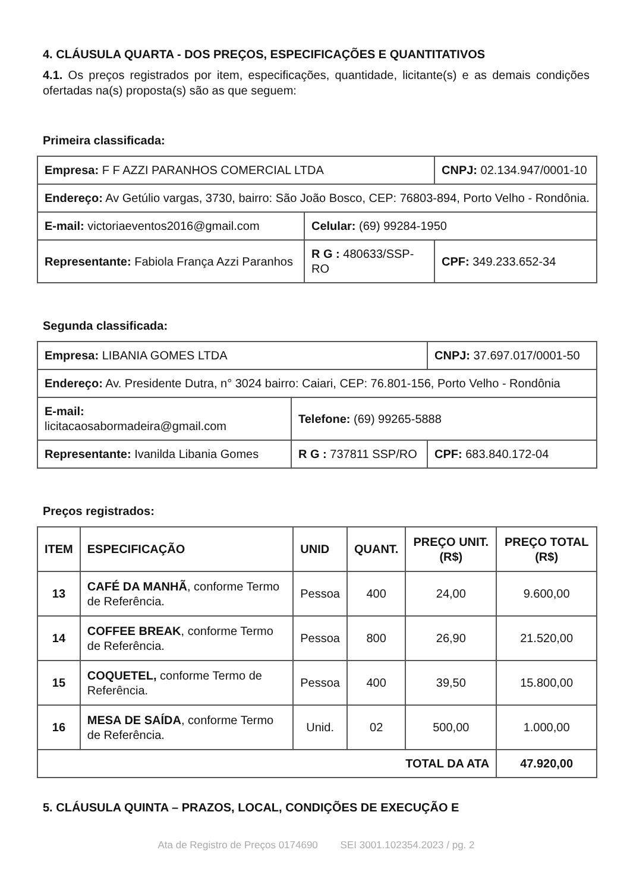4. CLÁUSULA QUARTA - DOS PREÇOS, ESPECIFICAÇÕES E QUANTITATIVOS
4.1. Os preços registrados por item, especificações, quantidade, licitante(s) e as demais condições ofertadas na(s) proposta(s) são as que seguem:
Primeira classificada:
| Empresa: F F AZZI PARANHOS COMERCIAL LTDA | | CNPJ: 02.134.947/0001-10 |
| Endereço: Av Getúlio vargas, 3730, bairro: São João Bosco, CEP: 76803-894, Porto Velho - Rondônia. | | |
| E-mail: victoriaeventos2016@gmail.com | Celular: (69) 99284-1950 | |
| Representante: Fabiola França Azzi Paranhos | R G : 480633/SSP-RO | CPF: 349.233.652-34 |
Segunda classificada:
| Empresa: LIBANIA GOMES LTDA | | CNPJ: 37.697.017/0001-50 |
| Endereço: Av. Presidente Dutra, n° 3024 bairro: Caiari, CEP: 76.801-156, Porto Velho - Rondônia | | |
| E-mail: licitacaosabormadeira@gmail.com | Telefone: (69) 99265-5888 | |
| Representante: Ivanilda Libania Gomes | R G : 737811 SSP/RO | CPF: 683.840.172-04 |
Preços registrados:
| ITEM | ESPECIFICAÇÃO | UNID | QUANT. | PREÇO UNIT. (R$) | PREÇO TOTAL (R$) |
| --- | --- | --- | --- | --- | --- |
| 13 | CAFÉ DA MANHÃ , conforme Termo de Referência. | Pessoa | 400 | 24,00 | 9.600,00 |
| 14 | COFFEE BREAK , conforme Termo de Referência. | Pessoa | 800 | 26,90 | 21.520,00 |
| 15 | COQUETEL, conforme Termo de Referência. | Pessoa | 400 | 39,50 | 15.800,00 |
| 16 | MESA DE SAÍDA , conforme Termo de Referência. | Unid. | 02 | 500,00 | 1.000,00 |
| TOTAL DA ATA | | | | | 47.920,00 |
5. CLÁUSULA QUINTA – PRAZOS, LOCAL, CONDIÇÕES DE EXECUÇÃO E
Ata de Registro de Preços 0174690 SEI 3001.102354.2023 / pg. 2